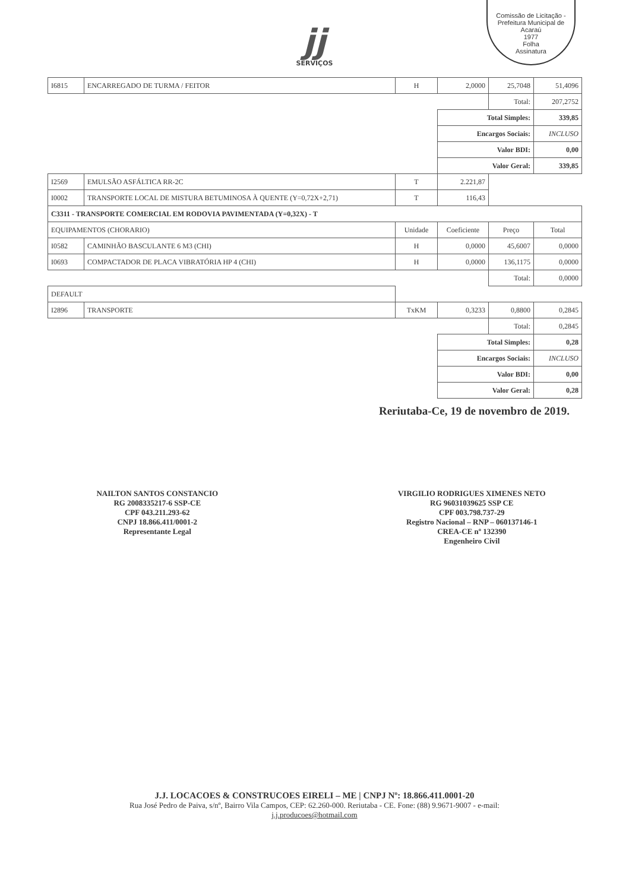Comissão de Licitação - Prefeitura Municipal de Acaraú
1977
Folha
Assinatura
jj
SERVIÇOS
| I6815 | ENCARREGADO DE TURMA / FEITOR | H | 2,0000 | 25,7048 | 51,4096 |
| | | | | Total: | 207,2752 |
| | | | Total Simples: | | 339,85 |
| | | | Encargos Sociais: | | INCLUSO |
| | | | Valor BDI: | | 0,00 |
| | | | Valor Geral: | | 339,85 |
| I2569 | EMULSÃO ASFÁLTICA RR-2C | T | 2.221,87 | | |
| I0002 | TRANSPORTE LOCAL DE MISTURA BETUMINOSA À QUENTE (Y=0,72X+2,71) | T | 116,43 | | |
| C3311 - TRANSPORTE COMERCIAL EM RODOVIA PAVIMENTADA (Y=0,32X) - T | | | | | |
| EQUIPAMENTOS (CHORARIO) | | Unidade | Coeficiente | Preço | Total |
| I0582 | CAMINHÃO BASCULANTE 6 M3 (CHI) | H | 0,0000 | 45,6007 | 0,0000 |
| I0693 | COMPACTADOR DE PLACA VIBRATÓRIA HP 4 (CHI) | H | 0,0000 | 136,1175 | 0,0000 |
| | | | | Total: | 0,0000 |
| DEFAULT | | | | | |
| I2896 | TRANSPORTE | TxKM | 0,3233 | 0,8800 | 0,2845 |
| | | | | Total: | 0,2845 |
| | | | Total Simples: | | 0,28 |
| | | | Encargos Sociais: | | INCLUSO |
| | | | Valor BDI: | | 0,00 |
| | | | Valor Geral: | | 0,28 |
Reriutaba-Ce, 19 de novembro de 2019.
NAILTON SANTOS CONSTANCIO
RG 2008335217-6 SSP-CE
CPF 043.211.293-62
CNPJ 18.866.411/0001-2
Representante Legal
VIRGILIO RODRIGUES XIMENES NETO
RG 96031039625 SSP CE
CPF 003.798.737-29
Registro Nacional – RNP – 060137146-1
CREA-CE nº 132390
Engenheiro Civil
J.J. LOCACOES & CONSTRUCOES EIRELI – ME | CNPJ Nº: 18.866.411.0001-20
Rua José Pedro de Paiva, s/nº, Bairro Vila Campos, CEP: 62.260-000. Reriutaba - CE. Fone: (88) 9.9671-9007 - e-mail:
j.j.producoes@hotmail.com